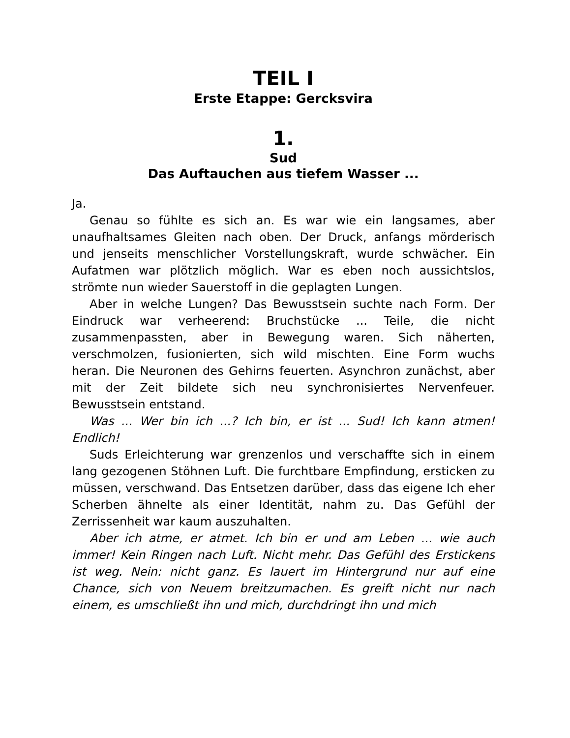TEIL I
Erste Etappe: Gercksvira
1.
Sud
Das Auftauchen aus tiefem Wasser ...
Ja.
Genau so fühlte es sich an. Es war wie ein langsames, aber unaufhaltsames Gleiten nach oben. Der Druck, anfangs mörderisch und jenseits menschlicher Vorstellungskraft, wurde schwächer. Ein Aufatmen war plötzlich möglich. War es eben noch aussichtslos, strömte nun wieder Sauerstoff in die geplagten Lungen.
Aber in welche Lungen? Das Bewusstsein suchte nach Form. Der Eindruck war verheerend: Bruchstücke ... Teile, die nicht zusammenpassten, aber in Bewegung waren. Sich näherten, verschmolzen, fusionierten, sich wild mischten. Eine Form wuchs heran. Die Neuronen des Gehirns feuerten. Asynchron zunächst, aber mit der Zeit bildete sich neu synchronisiertes Nervenfeuer. Bewusstsein entstand.
Was ... Wer bin ich ...? Ich bin, er ist ... Sud! Ich kann atmen! Endlich!
Suds Erleichterung war grenzenlos und verschaffte sich in einem lang gezogenen Stöhnen Luft. Die furchtbare Empfindung, ersticken zu müssen, verschwand. Das Entsetzen darüber, dass das eigene Ich eher Scherben ähnelte als einer Identität, nahm zu. Das Gefühl der Zerrissenheit war kaum auszuhalten.
Aber ich atme, er atmet. Ich bin er und am Leben ... wie auch immer! Kein Ringen nach Luft. Nicht mehr. Das Gefühl des Erstickens ist weg. Nein: nicht ganz. Es lauert im Hintergrund nur auf eine Chance, sich von Neuem breitzumachen. Es greift nicht nur nach einem, es umschließt ihn und mich, durchdringt ihn und mich